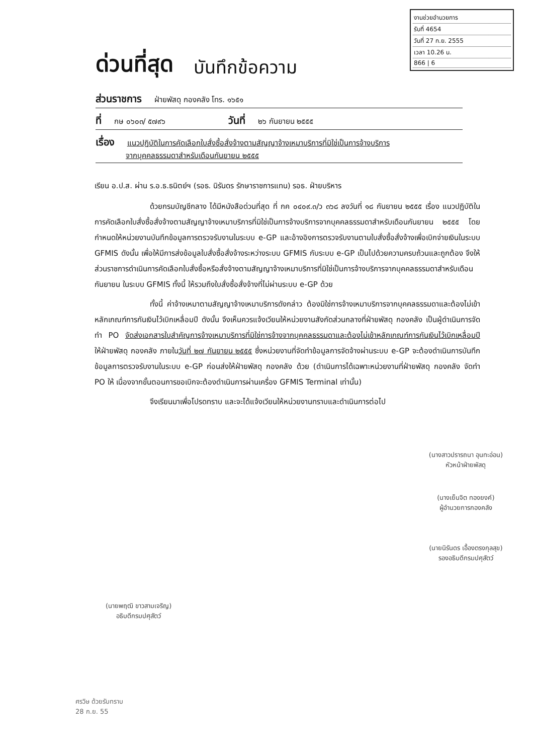งานช่วยอำนวยการ
รับที่ 4654
วันที่ 27 ก.ย. 2555
เวลา 10.26 น.
866 | 6
ด่วนที่สุด บันทึกข้อความ
ส่วนราชการ ฝ่ายพัสดุ กองคลัง โทร. ๑๖๕๑
ที่ กษ ๐๖๐๓/ ๕๗๙๖ วันที่ ๒๖ กันยายน ๒๕๕๕
เรื่อง แนวปฏิบัติในการคัดเลือกใบสั่งซื้อสั่งจ้างตามสัญญาจ้างเหมาบริการที่มิใช่เป็นการจ้างบริการ
จากบุคคลธรรมดาสำหรับเดือนกันยายน ๒๕๕๕
เรียน อ.ป.ส. ผ่าน ร.อ.ธ.ธนิตย์ฯ (รอธ. นิรันดร รักษาราชการแทน) รอธ. ฝ่ายบริหาร
ด้วยกรมบัญชีกลาง ได้มีหนังสือด่วนที่สุด ที่ กค ๐๔๐๙.๓/ว ๓๖๘ ลงวันที่ ๑๘ กันยายน ๒๕๕๕ เรื่อง แนวปฏิบัติในการคัดเลือกใบสั่งซื้อสั่งจ้างตามสัญญาจ้างเหมาบริการที่มิใช่เป็นการจ้างบริการจากบุคคลธรรมดาสำหรับเดือนกันยายน ๒๕๕๕ โดยกำหนดให้หน่วยงานบันทึกข้อมูลการตรวจรับงานในระบบ e-GP และอ้างอิงการตรวจรับงานตามใบสั่งซื้อสั่งจ้างเพื่อเบิกจ่ายเงินในระบบ GFMIS ดังนั้น เพื่อให้มีการส่งข้อมูลใบสั่งซื้อสั่งจ้างระหว่างระบบ GFMIS กับระบบ e-GP เป็นไปด้วยความครบถ้วนและถูกต้อง จึงให้ส่วนราชการดำเนินการคัดเลือกใบสั่งซื้อหรือสั่งจ้างตามสัญญาจ้างเหมาบริการที่มิใช่เป็นการจ้างบริการจากบุคคลธรรมดาสำหรับเดือนกันยายน ในระบบ GFMIS ทั้งนี้ ให้รวมถึงใบสั่งซื้อสั่งจ้างที่ไม่ผ่านระบบ e-GP ด้วย
ทั้งนี้ ค่าจ้างเหมาตามสัญญาจ้างเหมาบริการดังกล่าว ต้องมิใช่การจ้างเหมาบริการจากบุคคลธรรมดาและต้องไม่เข้าหลักเกณฑ์การกันเงินไว้เบิกเหลื่อมปี ดังนั้น จึงเห็นควรแจ้งเวียนให้หน่วยงานสังกัดส่วนกลางที่ฝ่ายพัสดุ กองคลัง เป็นผู้ดำเนินการจัดทำ PO จัดส่งเอกสารใบสำคัญการจ้างเหมาบริการที่มิใช่การจ้างจากบุคคลธรรมดาและต้องไม่เข้าหลักเกณฑ์การกันเงินไว้เบิกเหลื่อมปี ให้ฝ่ายพัสดุ กองคลัง ภายในวันที่ ๒๗ กันยายน ๒๕๕๕ ซึ่งหน่วยงานที่จัดทำข้อมูลการจัดจ้างผ่านระบบ e-GP จะต้องดำเนินการบันทึกข้อมูลการตรวจรับงานในระบบ e-GP ก่อนส่งให้ฝ่ายพัสดุ กองคลัง ด้วย (ดำเนินการได้เฉพาะหน่วยงานที่ฝ่ายพัสดุ กองคลัง จัดทำ PO ให้ เนื่องจากขั้นตอนการขอเบิกจะต้องดำเนินการผ่านเครื่อง GFMIS Terminal เท่านั้น)
จึงเรียนมาเพื่อโปรดทราบ และจะได้แจ้งเวียนให้หน่วยงานทราบและดำเนินการต่อไป
(นายพฤฒิ ขาวสามเจริญ)
อธิบดีกรมปศุสัตว์
(นางสาวปรารถนา อุนทะอ่อน)
หัวหน้าฝ่ายพัสดุ
(นางเย็นจิต ทองยงค์)
ผู้อำนวยการกองคลัง
(นายนิรันดร เอื้องตรงกุลสุข)
รองอธิบดีกรมปศุสัตว์
ศรวิษ ด้วยรับทราบ
28 ก.ย. 55